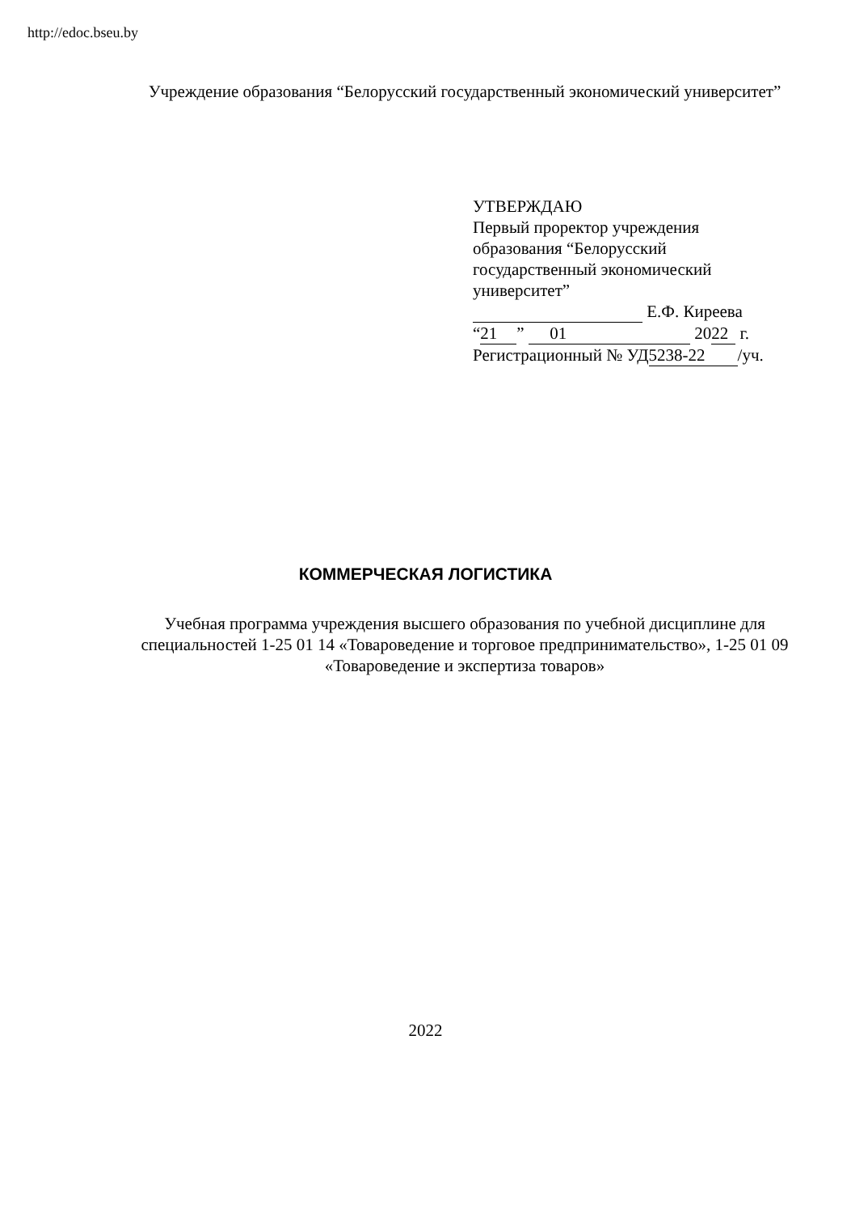http://edoc.bseu.by
Учреждение образования “Белорусский государственный экономический университет”
УТВЕРЖДАЮ
Первый проректор учреждения
образования “Белорусский
государственный экономический
университет”
Е.Ф. Киреева
“21” 01 20 22 г.
Регистрационный № УД 5238-22 /уч.
КОММЕРЧЕСКАЯ ЛОГИСТИКА
Учебная программа учреждения высшего образования по учебной дисциплине для специальностей 1-25 01 14 «Товароведение и торговое предпринимательство», 1-25 01 09 «Товароведение и экспертиза товаров»
2022